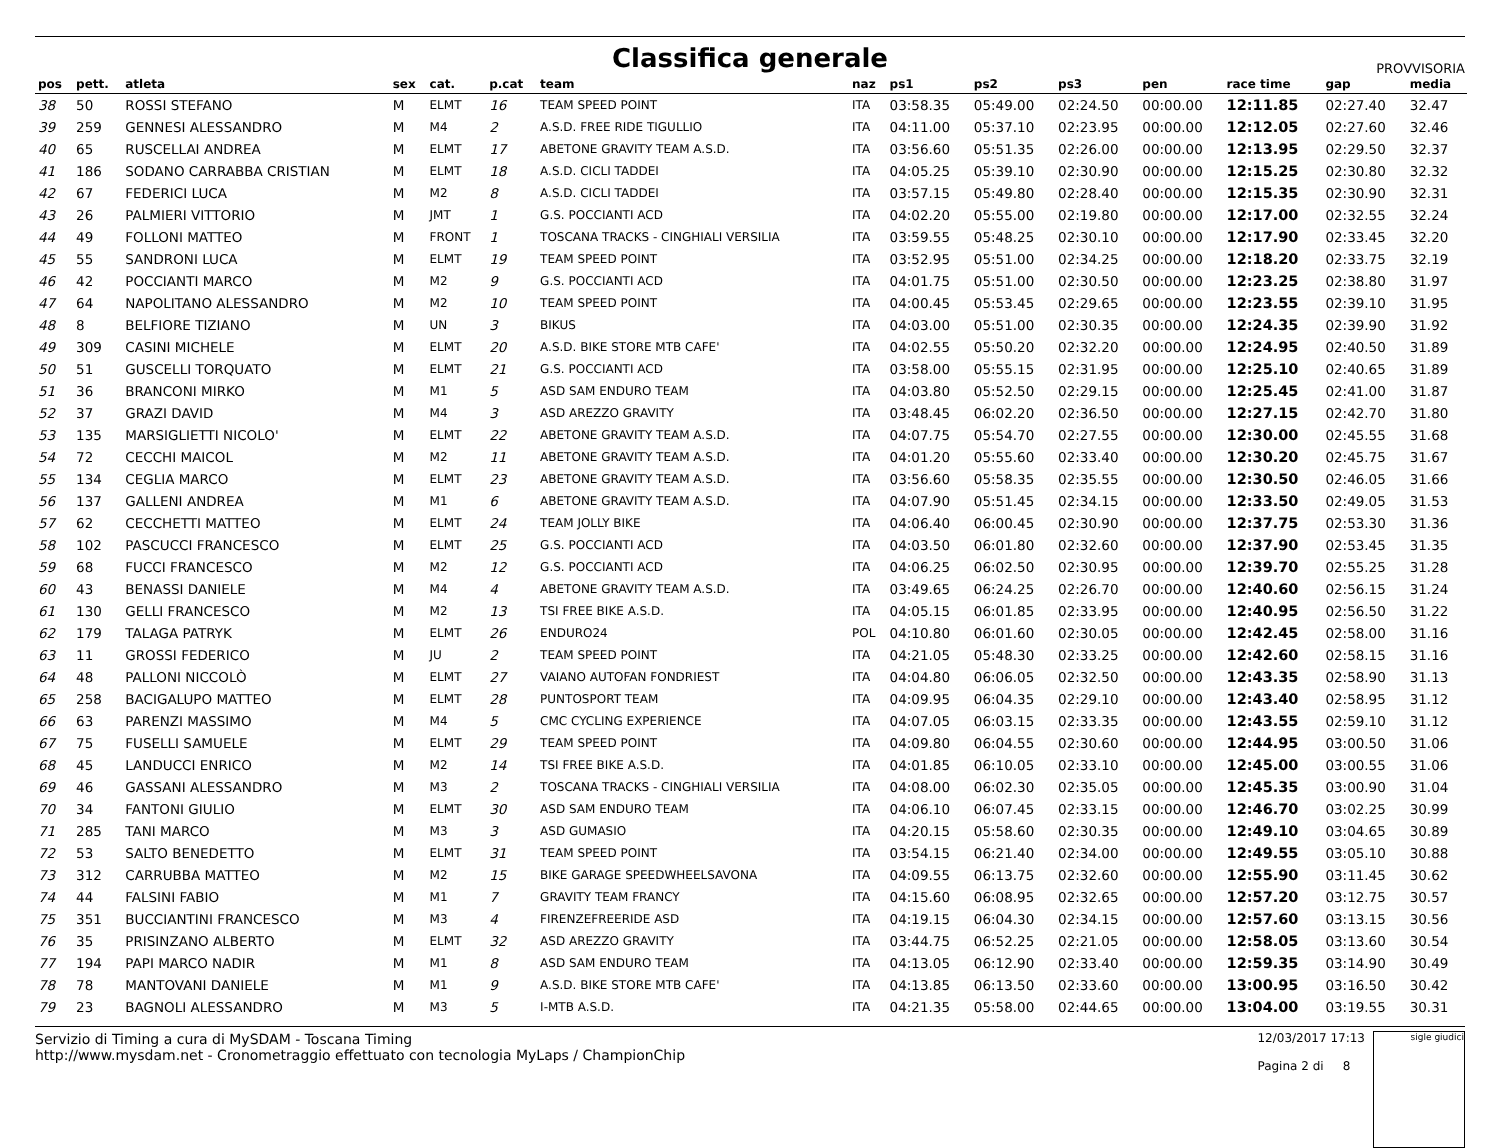Classifica generale
PROVVISORIA
| pos | pett. | atleta | sex | cat. | p.cat | team | naz | ps1 | ps2 | ps3 | pen | race time | gap | media |
| --- | --- | --- | --- | --- | --- | --- | --- | --- | --- | --- | --- | --- | --- | --- |
| 38 | 50 | ROSSI STEFANO | M | ELMT | 16 | TEAM SPEED POINT | ITA | 03:58.35 | 05:49.00 | 02:24.50 | 00:00.00 | 12:11.85 | 02:27.40 | 32.47 |
| 39 | 259 | GENNESI ALESSANDRO | M | M4 | 2 | A.S.D. FREE RIDE TIGULLIO | ITA | 04:11.00 | 05:37.10 | 02:23.95 | 00:00.00 | 12:12.05 | 02:27.60 | 32.46 |
| 40 | 65 | RUSCELLAI ANDREA | M | ELMT | 17 | ABETONE GRAVITY TEAM A.S.D. | ITA | 03:56.60 | 05:51.35 | 02:26.00 | 00:00.00 | 12:13.95 | 02:29.50 | 32.37 |
| 41 | 186 | SODANO CARRABBA CRISTIAN | M | ELMT | 18 | A.S.D. CICLI TADDEI | ITA | 04:05.25 | 05:39.10 | 02:30.90 | 00:00.00 | 12:15.25 | 02:30.80 | 32.32 |
| 42 | 67 | FEDERICI LUCA | M | M2 | 8 | A.S.D. CICLI TADDEI | ITA | 03:57.15 | 05:49.80 | 02:28.40 | 00:00.00 | 12:15.35 | 02:30.90 | 32.31 |
| 43 | 26 | PALMIERI VITTORIO | M | JMT | 1 | G.S. POCCIANTI ACD | ITA | 04:02.20 | 05:55.00 | 02:19.80 | 00:00.00 | 12:17.00 | 02:32.55 | 32.24 |
| 44 | 49 | FOLLONI MATTEO | M | FRONT | 1 | TOSCANA TRACKS - CINGHIALI VERSILIA | ITA | 03:59.55 | 05:48.25 | 02:30.10 | 00:00.00 | 12:17.90 | 02:33.45 | 32.20 |
| 45 | 55 | SANDRONI LUCA | M | ELMT | 19 | TEAM SPEED POINT | ITA | 03:52.95 | 05:51.00 | 02:34.25 | 00:00.00 | 12:18.20 | 02:33.75 | 32.19 |
| 46 | 42 | POCCIANTI MARCO | M | M2 | 9 | G.S. POCCIANTI ACD | ITA | 04:01.75 | 05:51.00 | 02:30.50 | 00:00.00 | 12:23.25 | 02:38.80 | 31.97 |
| 47 | 64 | NAPOLITANO ALESSANDRO | M | M2 | 10 | TEAM SPEED POINT | ITA | 04:00.45 | 05:53.45 | 02:29.65 | 00:00.00 | 12:23.55 | 02:39.10 | 31.95 |
| 48 | 8 | BELFIORE TIZIANO | M | UN | 3 | BIKUS | ITA | 04:03.00 | 05:51.00 | 02:30.35 | 00:00.00 | 12:24.35 | 02:39.90 | 31.92 |
| 49 | 309 | CASINI MICHELE | M | ELMT | 20 | A.S.D. BIKE STORE MTB CAFE' | ITA | 04:02.55 | 05:50.20 | 02:32.20 | 00:00.00 | 12:24.95 | 02:40.50 | 31.89 |
| 50 | 51 | GUSCELLI TORQUATO | M | ELMT | 21 | G.S. POCCIANTI ACD | ITA | 03:58.00 | 05:55.15 | 02:31.95 | 00:00.00 | 12:25.10 | 02:40.65 | 31.89 |
| 51 | 36 | BRANCONI MIRKO | M | M1 | 5 | ASD SAM ENDURO TEAM | ITA | 04:03.80 | 05:52.50 | 02:29.15 | 00:00.00 | 12:25.45 | 02:41.00 | 31.87 |
| 52 | 37 | GRAZI DAVID | M | M4 | 3 | ASD AREZZO GRAVITY | ITA | 03:48.45 | 06:02.20 | 02:36.50 | 00:00.00 | 12:27.15 | 02:42.70 | 31.80 |
| 53 | 135 | MARSIGLIETTI NICOLO' | M | ELMT | 22 | ABETONE GRAVITY TEAM A.S.D. | ITA | 04:07.75 | 05:54.70 | 02:27.55 | 00:00.00 | 12:30.00 | 02:45.55 | 31.68 |
| 54 | 72 | CECCHI MAICOL | M | M2 | 11 | ABETONE GRAVITY TEAM A.S.D. | ITA | 04:01.20 | 05:55.60 | 02:33.40 | 00:00.00 | 12:30.20 | 02:45.75 | 31.67 |
| 55 | 134 | CEGLIA MARCO | M | ELMT | 23 | ABETONE GRAVITY TEAM A.S.D. | ITA | 03:56.60 | 05:58.35 | 02:35.55 | 00:00.00 | 12:30.50 | 02:46.05 | 31.66 |
| 56 | 137 | GALLENI ANDREA | M | M1 | 6 | ABETONE GRAVITY TEAM A.S.D. | ITA | 04:07.90 | 05:51.45 | 02:34.15 | 00:00.00 | 12:33.50 | 02:49.05 | 31.53 |
| 57 | 62 | CECCHETTI MATTEO | M | ELMT | 24 | TEAM JOLLY BIKE | ITA | 04:06.40 | 06:00.45 | 02:30.90 | 00:00.00 | 12:37.75 | 02:53.30 | 31.36 |
| 58 | 102 | PASCUCCI FRANCESCO | M | ELMT | 25 | G.S. POCCIANTI ACD | ITA | 04:03.50 | 06:01.80 | 02:32.60 | 00:00.00 | 12:37.90 | 02:53.45 | 31.35 |
| 59 | 68 | FUCCI FRANCESCO | M | M2 | 12 | G.S. POCCIANTI ACD | ITA | 04:06.25 | 06:02.50 | 02:30.95 | 00:00.00 | 12:39.70 | 02:55.25 | 31.28 |
| 60 | 43 | BENASSI DANIELE | M | M4 | 4 | ABETONE GRAVITY TEAM A.S.D. | ITA | 03:49.65 | 06:24.25 | 02:26.70 | 00:00.00 | 12:40.60 | 02:56.15 | 31.24 |
| 61 | 130 | GELLI FRANCESCO | M | M2 | 13 | TSI FREE BIKE A.S.D. | ITA | 04:05.15 | 06:01.85 | 02:33.95 | 00:00.00 | 12:40.95 | 02:56.50 | 31.22 |
| 62 | 179 | TALAGA PATRYK | M | ELMT | 26 | ENDURO24 | POL | 04:10.80 | 06:01.60 | 02:30.05 | 00:00.00 | 12:42.45 | 02:58.00 | 31.16 |
| 63 | 11 | GROSSI FEDERICO | M | JU | 2 | TEAM SPEED POINT | ITA | 04:21.05 | 05:48.30 | 02:33.25 | 00:00.00 | 12:42.60 | 02:58.15 | 31.16 |
| 64 | 48 | PALLONI NICCOLÒ | M | ELMT | 27 | VAIANO AUTOFAN FONDRIEST | ITA | 04:04.80 | 06:06.05 | 02:32.50 | 00:00.00 | 12:43.35 | 02:58.90 | 31.13 |
| 65 | 258 | BACIGALUPO MATTEO | M | ELMT | 28 | PUNTOSPORT TEAM | ITA | 04:09.95 | 06:04.35 | 02:29.10 | 00:00.00 | 12:43.40 | 02:58.95 | 31.12 |
| 66 | 63 | PARENZI MASSIMO | M | M4 | 5 | CMC CYCLING EXPERIENCE | ITA | 04:07.05 | 06:03.15 | 02:33.35 | 00:00.00 | 12:43.55 | 02:59.10 | 31.12 |
| 67 | 75 | FUSELLI SAMUELE | M | ELMT | 29 | TEAM SPEED POINT | ITA | 04:09.80 | 06:04.55 | 02:30.60 | 00:00.00 | 12:44.95 | 03:00.50 | 31.06 |
| 68 | 45 | LANDUCCI ENRICO | M | M2 | 14 | TSI FREE BIKE A.S.D. | ITA | 04:01.85 | 06:10.05 | 02:33.10 | 00:00.00 | 12:45.00 | 03:00.55 | 31.06 |
| 69 | 46 | GASSANI ALESSANDRO | M | M3 | 2 | TOSCANA TRACKS - CINGHIALI VERSILIA | ITA | 04:08.00 | 06:02.30 | 02:35.05 | 00:00.00 | 12:45.35 | 03:00.90 | 31.04 |
| 70 | 34 | FANTONI GIULIO | M | ELMT | 30 | ASD SAM ENDURO TEAM | ITA | 04:06.10 | 06:07.45 | 02:33.15 | 00:00.00 | 12:46.70 | 03:02.25 | 30.99 |
| 71 | 285 | TANI MARCO | M | M3 | 3 | ASD GUMASIO | ITA | 04:20.15 | 05:58.60 | 02:30.35 | 00:00.00 | 12:49.10 | 03:04.65 | 30.89 |
| 72 | 53 | SALTO BENEDETTO | M | ELMT | 31 | TEAM SPEED POINT | ITA | 03:54.15 | 06:21.40 | 02:34.00 | 00:00.00 | 12:49.55 | 03:05.10 | 30.88 |
| 73 | 312 | CARRUBBA MATTEO | M | M2 | 15 | BIKE GARAGE SPEEDWHEELSAVONA | ITA | 04:09.55 | 06:13.75 | 02:32.60 | 00:00.00 | 12:55.90 | 03:11.45 | 30.62 |
| 74 | 44 | FALSINI FABIO | M | M1 | 7 | GRAVITY TEAM FRANCY | ITA | 04:15.60 | 06:08.95 | 02:32.65 | 00:00.00 | 12:57.20 | 03:12.75 | 30.57 |
| 75 | 351 | BUCCIANTINI FRANCESCO | M | M3 | 4 | FIRENZEFREERIDE ASD | ITA | 04:19.15 | 06:04.30 | 02:34.15 | 00:00.00 | 12:57.60 | 03:13.15 | 30.56 |
| 76 | 35 | PRISINZANO ALBERTO | M | ELMT | 32 | ASD AREZZO GRAVITY | ITA | 03:44.75 | 06:52.25 | 02:21.05 | 00:00.00 | 12:58.05 | 03:13.60 | 30.54 |
| 77 | 194 | PAPI MARCO NADIR | M | M1 | 8 | ASD SAM ENDURO TEAM | ITA | 04:13.05 | 06:12.90 | 02:33.40 | 00:00.00 | 12:59.35 | 03:14.90 | 30.49 |
| 78 | 78 | MANTOVANI DANIELE | M | M1 | 9 | A.S.D. BIKE STORE MTB CAFE' | ITA | 04:13.85 | 06:13.50 | 02:33.60 | 00:00.00 | 13:00.95 | 03:16.50 | 30.42 |
| 79 | 23 | BAGNOLI ALESSANDRO | M | M3 | 5 | I-MTB A.S.D. | ITA | 04:21.35 | 05:58.00 | 02:44.65 | 00:00.00 | 13:04.00 | 03:19.55 | 30.31 |
Servizio di Timing a cura di MySDAM - Toscana Timing
http://www.mysdam.net - Cronometraggio effettuato con tecnologia MyLaps / ChampionChip
12/03/2017 17:13
Pagina 2 di 8
sigle giudici